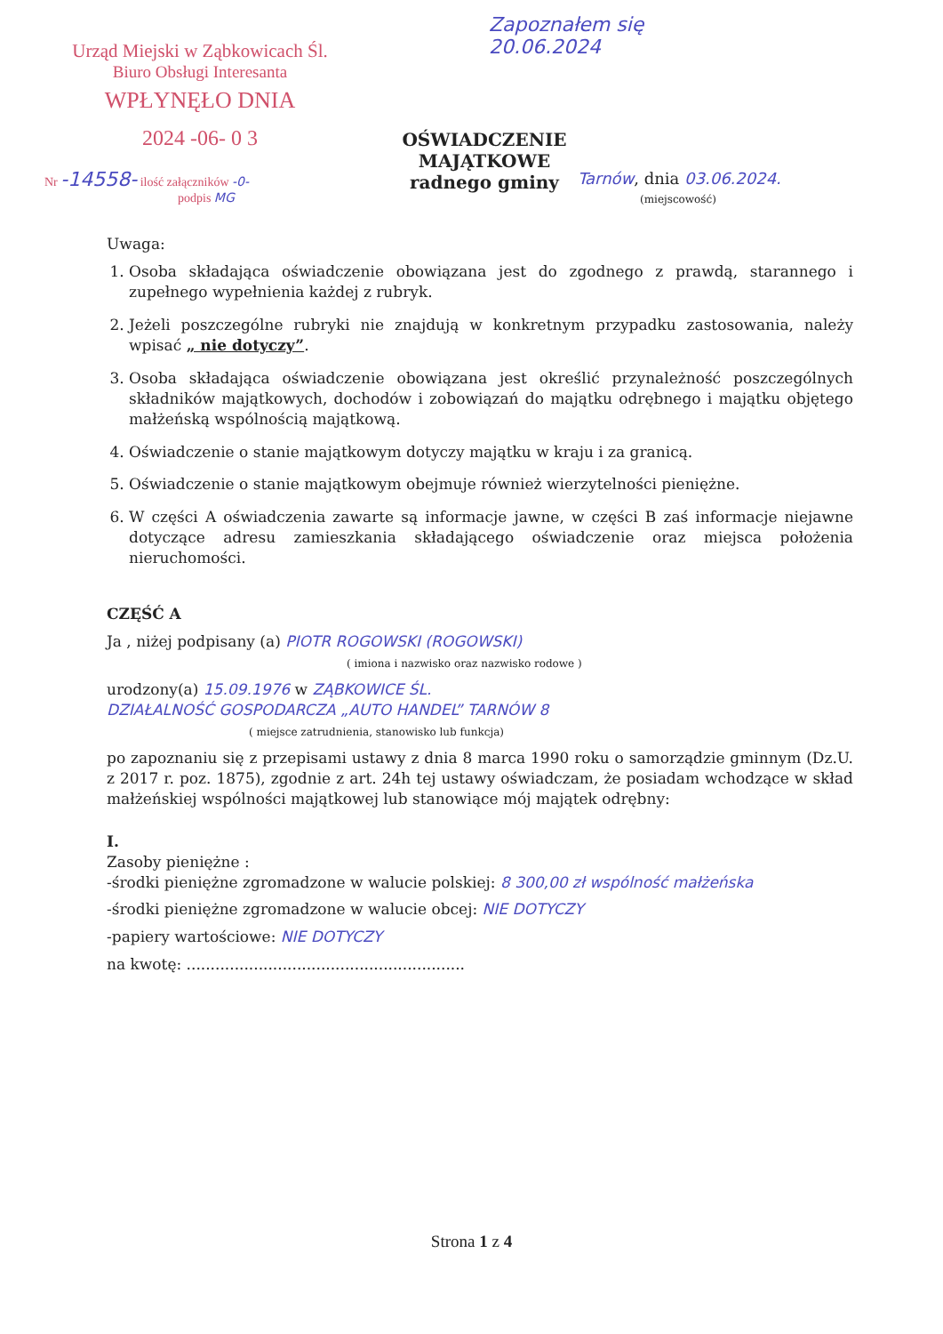Urząd Miejski w Ząbkowicach Śl.
Biuro Obsługi Interesanta
WPŁYNĘŁO DNIA
2024 -06- 0 3
Nr -14558- ilość załączników -0-
podpis MG
Zapoznałem się
20.06.2024
OŚWIADCZENIE MAJĄTKOWE
radnego gminy
Tarnów, dnia 03.06.2024.
(miejscowość)
Uwaga:
1. Osoba składająca oświadczenie obowiązana jest do zgodnego z prawdą, starannego i zupełnego wypełnienia każdej z rubryk.
2. Jeżeli poszczególne rubryki nie znajdują w konkretnym przypadku zastosowania, należy wpisać „ nie dotyczy”.
3. Osoba składająca oświadczenie obowiązana jest określić przynależność poszczególnych składników majątkowych, dochodów i zobowiązań do majątku odrębnego i majątku objętego małżeńską wspólnością majątkową.
4. Oświadczenie o stanie majątkowym dotyczy majątku w kraju i za granicą.
5. Oświadczenie o stanie majątkowym obejmuje również wierzytelności pieniężne.
6. W części A oświadczenia zawarte są informacje jawne, w części B zaś informacje niejawne dotyczące adresu zamieszkania składającego oświadczenie oraz miejsca położenia nieruchomości.
CZĘŚĆ A
Ja , niżej podpisany (a) PIOTR ROGOWSKI (ROGOWSKI)
( imiona i nazwisko oraz nazwisko rodowe )
urodzony(a) 15.09.1976 w ZĄBKOWICE ŚL.
DZIAŁALNOŚĆ GOSPODARCZA „AUTO HANDEL” TARNÓW 8
( miejsce zatrudnienia, stanowisko lub funkcja)
po zapoznaniu się z przepisami ustawy z dnia 8 marca 1990 roku o samorządzie gminnym (Dz.U. z 2017 r. poz. 1875), zgodnie z art. 24h tej ustawy oświadczam, że posiadam wchodzące w skład małżeńskiej wspólności majątkowej lub stanowiące mój majątek odrębny:
I.
Zasoby pieniężne :
-środki pieniężne zgromadzone w walucie polskiej: 8 300,00 zł wspólność małżeńska
-środki pieniężne zgromadzone w walucie obcej: NIE DOTYCZY
-papiery wartościowe: NIE DOTYCZY
na kwotę: ..........................................................
Strona 1 z 4